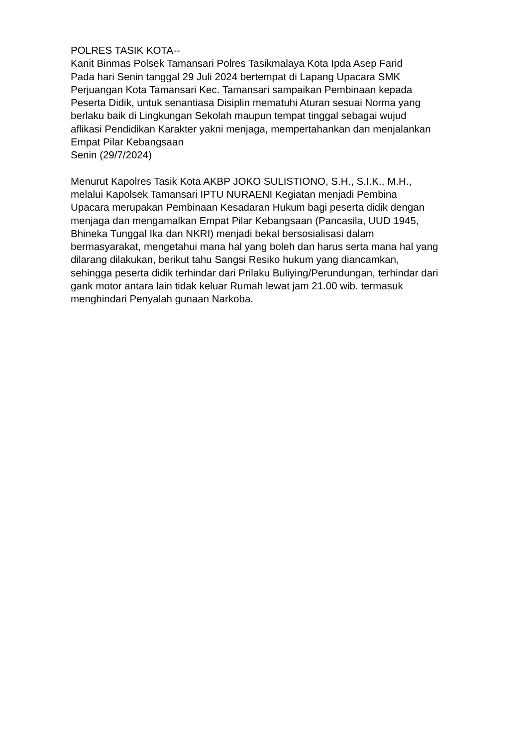POLRES TASIK KOTA-- Kanit Binmas Polsek Tamansari Polres Tasikmalaya Kota Ipda Asep Farid Pada hari Senin tanggal 29 Juli 2024 bertempat di Lapang Upacara SMK Perjuangan Kota Tamansari Kec. Tamansari sampaikan Pembinaan kepada Peserta Didik, untuk senantiasa Disiplin mematuhi Aturan sesuai Norma yang berlaku baik di Lingkungan Sekolah maupun tempat tinggal sebagai wujud aflikasi Pendidikan Karakter yakni menjaga, mempertahankan dan menjalankan Empat Pilar Kebangsaan Senin (29/7/2024)
Menurut Kapolres Tasik Kota AKBP JOKO SULISTIONO, S.H., S.I.K., M.H., melalui Kapolsek Tamansari IPTU NURAENI Kegiatan menjadi Pembina Upacara merupakan Pembinaan Kesadaran Hukum bagi peserta didik dengan menjaga dan mengamalkan Empat Pilar Kebangsaan (Pancasila, UUD 1945, Bhineka Tunggal Ika dan NKRI) menjadi bekal bersosialisasi dalam bermasyarakat, mengetahui mana hal yang boleh dan harus serta mana hal yang dilarang dilakukan, berikut tahu Sangsi Resiko hukum yang diancamkan, sehingga peserta didik terhindar dari Prilaku Buliying/Perundungan, terhindar dari gank motor antara lain tidak keluar Rumah lewat jam 21.00 wib. termasuk menghindari Penyalah gunaan Narkoba.